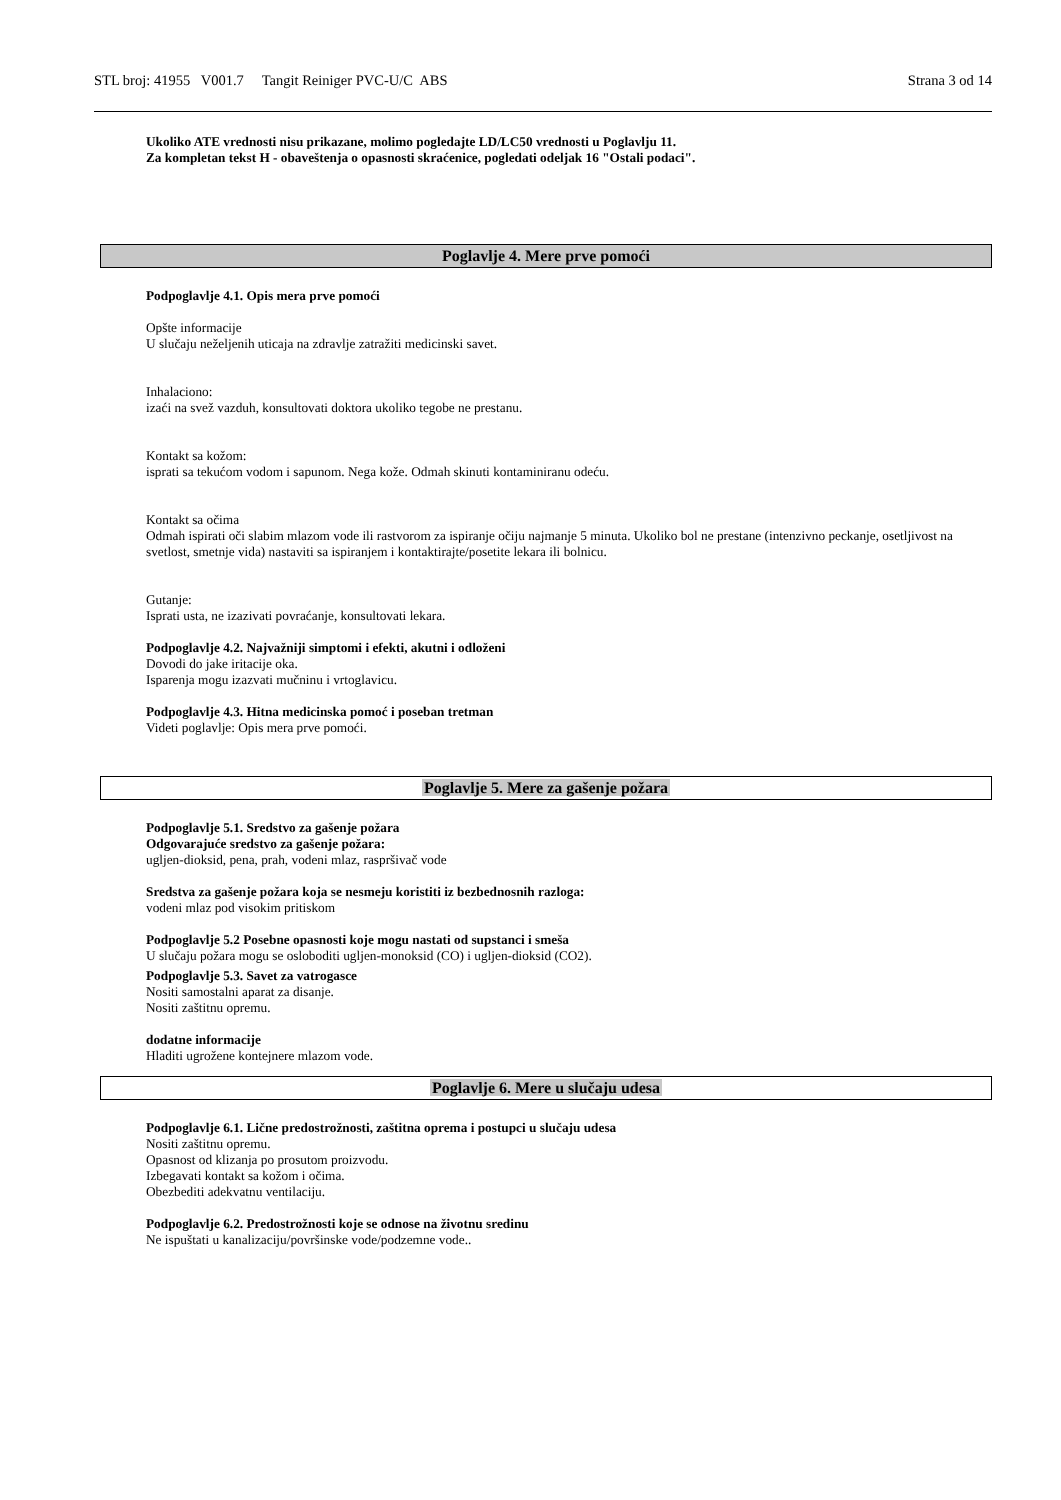STL broj: 41955 V001.7 Tangit Reiniger PVC-U/C ABS Strana 3 od 14
Ukoliko ATE vrednosti nisu prikazane, molimo pogledajte LD/LC50 vrednosti u Poglavlju 11.
Za kompletan tekst H - obaveštenja o opasnosti skraćenice, pogledati odeljak 16 "Ostali podaci".
Poglavlje 4. Mere prve pomoći
Podpoglavlje 4.1. Opis mera prve pomoći
Opšte informacije
U slučaju neželjenih uticaja na zdravlje zatražiti medicinski savet.
Inhalaciono:
izaći na svež vazduh, konsultovati doktora ukoliko tegobe ne prestanu.
Kontakt sa kožom:
isprati sa tekućom vodom i sapunom. Nega kože. Odmah skinuti kontaminiranu odeću.
Kontakt sa očima
Odmah ispirati oči slabim mlazom vode ili rastvorom za ispiranje očiju najmanje 5 minuta. Ukoliko bol ne prestane (intenzivno peckanje, osetljivost na svetlost, smetnje vida) nastaviti sa ispiranjem i kontaktirajte/posetite lekara ili bolnicu.
Gutanje:
Isprati usta, ne izazivati povraćanje, konsultovati lekara.
Podpoglavlje 4.2. Najvažniji simptomi i efekti, akutni i odloženi
Dovodi do jake iritacije oka.
Isparenja mogu izazvati mučninu i vrtoglavicu.
Podpoglavlje 4.3. Hitna medicinska pomoć i poseban tretman
Videti poglavlje: Opis mera prve pomoći.
Poglavlje 5. Mere za gašenje požara
Podpoglavlje 5.1. Sredstvo za gašenje požara
Odgovarajuće sredstvo za gašenje požara:
ugljen-dioksid, pena, prah, vodeni mlaz, raspršivač vode
Sredstva za gašenje požara koja se nesmeju koristiti iz bezbednosnih razloga:
vodeni mlaz pod visokim pritiskom
Podpoglavlje 5.2 Posebne opasnosti koje mogu nastati od supstanci i smeša
U slučaju požara mogu se osloboditi ugljen-monoksid (CO) i ugljen-dioksid (CO2).
Podpoglavlje 5.3. Savet za vatrogasce
Nositi samostalni aparat za disanje.
Nositi zaštitnu opremu.
dodatne informacije
Hladiti ugrožene kontejnere mlazom vode.
Poglavlje 6. Mere u slučaju udesa
Podpoglavlje 6.1. Lične predostrožnosti, zaštitna oprema i postupci u slučaju udesa
Nositi zaštitnu opremu.
Opasnost od klizanja po prosutom proizvodu.
Izbegavati kontakt sa kožom i očima.
Obezbediti adekvatnu ventilaciju.
Podpoglavlje 6.2. Predostrožnosti koje se odnose na životnu sredinu
Ne ispuštati u kanalizaciju/površinske vode/podzemne vode..